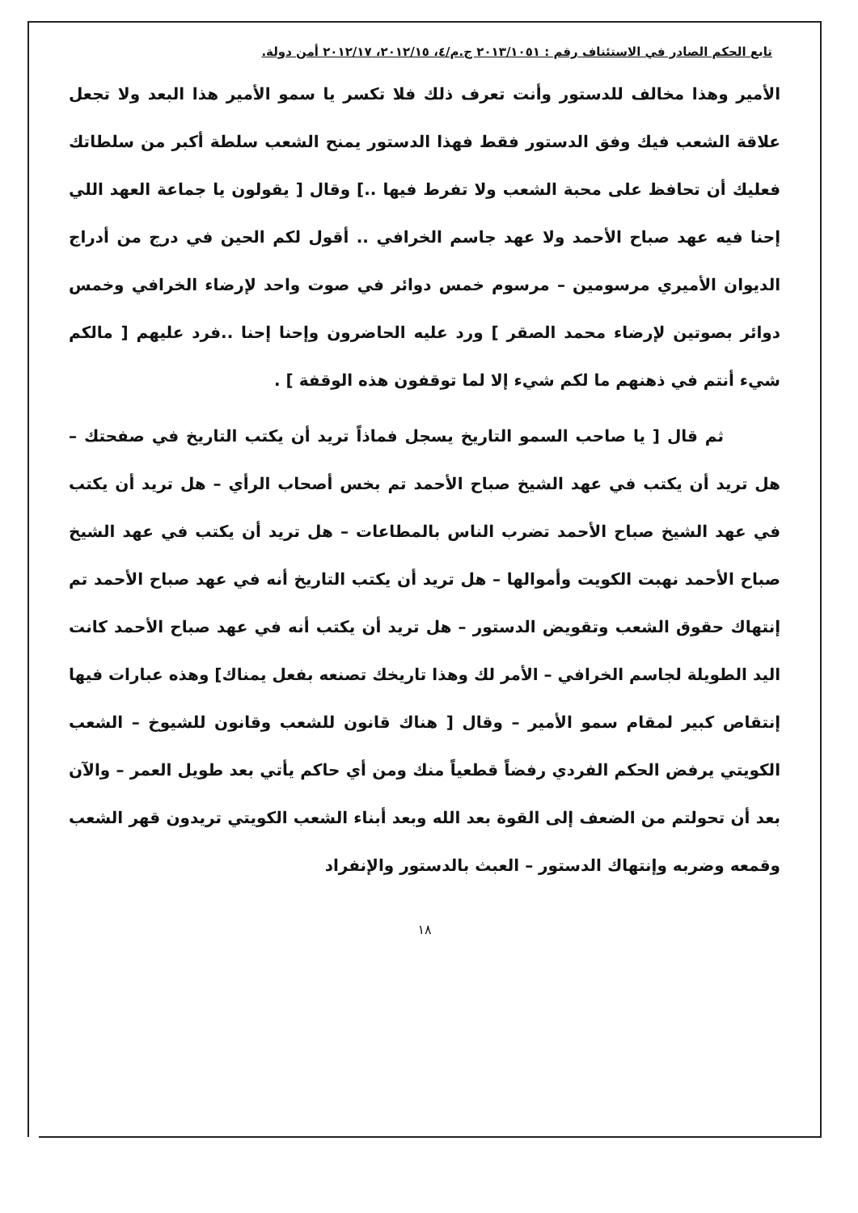تابع الحكم الصادر في الاستئناف رقم : ٢٠١٣/١٠٥١ ج.م/٤، ٢٠١٢/١٥، ٢٠١٢/١٧ أمن دولة.
الأمير وهذا مخالف للدستور وأنت تعرف ذلك فلا تكسر يا سمو الأمير هذا البعد ولا تجعل علاقة الشعب فيك وفق الدستور فقط فهذا الدستور يمنح الشعب سلطة أكبر من سلطاتك فعليك أن تحافظ على محبة الشعب ولا تفرط فيها ..] وقال [ يقولون يا جماعة العهد اللي إحنا فيه عهد صباح الأحمد ولا عهد جاسم الخرافي .. أقول لكم الحين في درج من أدراج الديوان الأميري مرسومين – مرسوم خمس دوائر في صوت واحد لإرضاء الخرافي وخمس دوائر بصوتين لإرضاء محمد الصقر ] ورد عليه الحاضرون وإحنا إحنا ..فرد عليهم [ مالكم شيء أنتم في ذهنهم ما لكم شيء إلا لما توقفون هذه الوقفة ] .
ثم قال [ يا صاحب السمو التاريخ يسجل فماذاً تريد أن يكتب التاريخ في صفحتك – هل تريد أن يكتب في عهد الشيخ صباح الأحمد تم بخس أصحاب الرأي – هل تريد أن يكتب في عهد الشيخ صباح الأحمد تضرب الناس بالمطاعات – هل تريد أن يكتب في عهد الشيخ صباح الأحمد نهبت الكويت وأموالها – هل تريد أن يكتب التاريخ أنه في عهد صباح الأحمد تم إنتهاك حقوق الشعب وتقويض الدستور – هل تريد أن يكتب أنه في عهد صباح الأحمد كانت اليد الطويلة لجاسم الخرافي – الأمر لك وهذا تاريخك تصنعه بفعل يمناك] وهذه عبارات فيها إنتقاص كبير لمقام سمو الأمير – وقال [ هناك قانون للشعب وقانون للشيوخ – الشعب الكويتي يرفض الحكم الفردي رفضاً قطعياً منك ومن أي حاكم يأتي بعد طويل العمر – والآن بعد أن تحولتم من الضعف إلى القوة بعد الله وبعد أبناء الشعب الكويتي تريدون قهر الشعب وقمعه وضربه وإنتهاك الدستور – العبث بالدستور والإنفراد
١٨